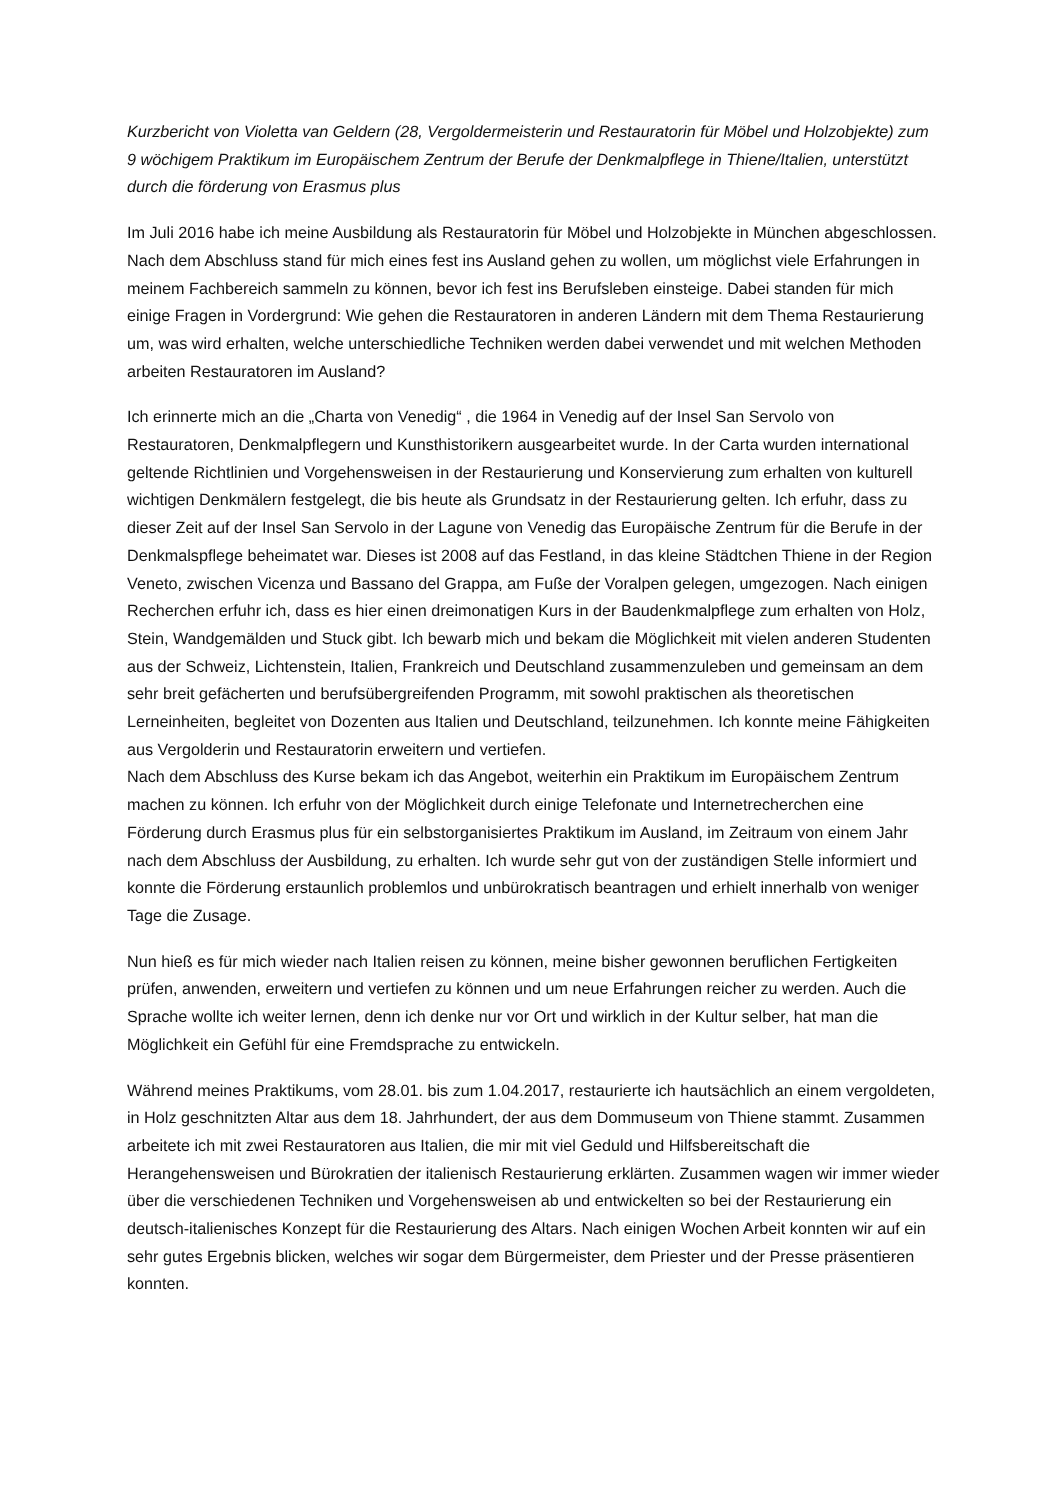Kurzbericht von Violetta van Geldern (28, Vergoldermeisterin und Restauratorin für Möbel und Holzobjekte) zum 9 wöchigem Praktikum im Europäischem Zentrum der Berufe der Denkmalpflege in Thiene/Italien, unterstützt durch die förderung von Erasmus plus
Im Juli 2016 habe ich meine Ausbildung als Restauratorin für Möbel und Holzobjekte in München abgeschlossen. Nach dem Abschluss stand für mich eines fest ins Ausland gehen zu wollen, um möglichst viele Erfahrungen in meinem Fachbereich sammeln zu können, bevor ich fest ins Berufsleben einsteige. Dabei standen für mich einige Fragen in Vordergrund: Wie gehen die Restauratoren in anderen Ländern mit dem Thema Restaurierung um, was wird erhalten, welche unterschiedliche Techniken werden dabei verwendet und mit welchen Methoden arbeiten Restauratoren im Ausland?
Ich erinnerte mich an die „Charta von Venedig“ , die 1964 in Venedig auf der Insel San Servolo von Restauratoren, Denkmalpflegern und Kunsthistorikern ausgearbeitet wurde. In der Carta wurden international geltende Richtlinien und Vorgehensweisen in der Restaurierung und Konservierung zum erhalten von kulturell wichtigen Denkmälern festgelegt, die bis heute als Grundsatz in der Restaurierung gelten. Ich erfuhr, dass zu dieser Zeit auf der Insel San Servolo in der Lagune von Venedig das Europäische Zentrum für die Berufe in der Denkmalspflege beheimatet war. Dieses ist 2008 auf das Festland, in das kleine Städtchen Thiene in der Region Veneto, zwischen Vicenza und Bassano del Grappa, am Fuße der Voralpen gelegen, umgezogen. Nach einigen Recherchen erfuhr ich, dass es hier einen dreimonatigen Kurs in der Baudenkmalpflege zum erhalten von Holz, Stein, Wandgemälden und Stuck gibt. Ich bewarb mich und bekam die Möglichkeit mit vielen anderen Studenten aus der Schweiz, Lichtenstein, Italien, Frankreich und Deutschland zusammenzuleben und gemeinsam an dem sehr breit gefächerten und berufsübergreifenden Programm, mit sowohl praktischen als theoretischen Lerneinheiten, begleitet von Dozenten aus Italien und Deutschland, teilzunehmen. Ich konnte meine Fähigkeiten aus Vergolderin und Restauratorin erweitern und vertiefen.
Nach dem Abschluss des Kurse bekam ich das Angebot, weiterhin ein Praktikum im Europäischem Zentrum machen zu können. Ich erfuhr von der Möglichkeit durch einige Telefonate und Internetrecherchen eine Förderung durch Erasmus plus für ein selbstorganisiertes Praktikum im Ausland, im Zeitraum von einem Jahr nach dem Abschluss der Ausbildung, zu erhalten. Ich wurde sehr gut von der zuständigen Stelle informiert und konnte die Förderung erstaunlich problemlos und unbürokratisch beantragen und erhielt innerhalb von weniger Tage die Zusage.
Nun hieß es für mich wieder nach Italien reisen zu können, meine bisher gewonnen beruflichen Fertigkeiten prüfen, anwenden, erweitern und vertiefen zu können und um neue Erfahrungen reicher zu werden. Auch die Sprache wollte ich weiter lernen, denn ich denke nur vor Ort und wirklich in der Kultur selber, hat man die Möglichkeit ein Gefühl für eine Fremdsprache zu entwickeln.
Während meines Praktikums, vom 28.01. bis zum 1.04.2017, restaurierte ich hautsächlich an einem vergoldeten, in Holz geschnitzten Altar aus dem 18. Jahrhundert, der aus dem Dommuseum von Thiene stammt. Zusammen arbeitete ich mit zwei Restauratoren aus Italien, die mir mit viel Geduld und Hilfsbereitschaft die Herangehensweisen und Bürokratien der italienisch Restaurierung erklärten. Zusammen wagen wir immer wieder über die verschiedenen Techniken und Vorgehensweisen ab und entwickelten so bei der Restaurierung ein deutsch-italienisches Konzept für die Restaurierung des Altars. Nach einigen Wochen Arbeit konnten wir auf ein sehr gutes Ergebnis blicken, welches wir sogar dem Bürgermeister, dem Priester und der Presse präsentieren konnten.